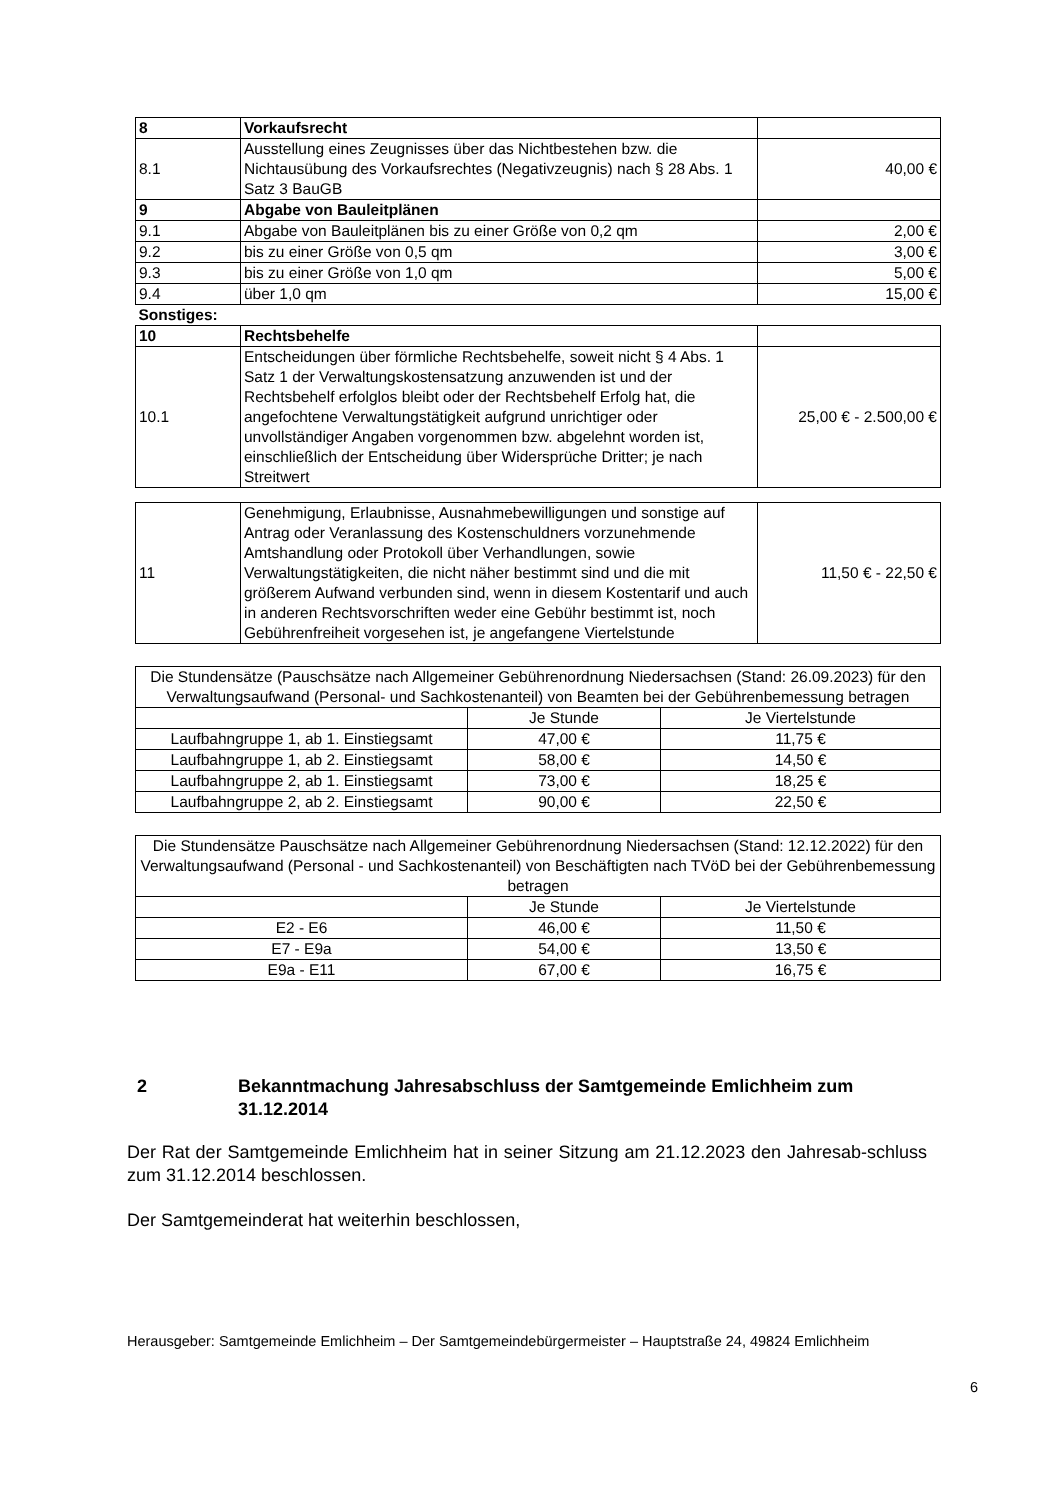| 8 | Vorkaufsrecht | |
| 8.1 | Ausstellung eines Zeugnisses über das Nichtbestehen bzw. die Nichtausübung des Vorkaufsrechtes (Negativzeugnis) nach § 28 Abs. 1 Satz 3 BauGB | 40,00 € |
| 9 | Abgabe von Bauleitplänen | |
| 9.1 | Abgabe von Bauleitplänen bis zu einer Größe von 0,2 qm | 2,00 € |
| 9.2 | bis zu einer Größe von 0,5 qm | 3,00 € |
| 9.3 | bis zu einer Größe von 1,0 qm | 5,00 € |
| 9.4 | über 1,0 qm | 15,00 € |
| Sonstiges: | | |
| 10 | Rechtsbehelfe | |
| 10.1 | Entscheidungen über förmliche Rechtsbehelfe, soweit nicht § 4 Abs. 1 Satz 1 der Verwaltungskostensatzung anzuwenden ist und der Rechtsbehelf erfolglos bleibt oder der Rechtsbehelf Erfolg hat, die angefochtene Verwaltungstätigkeit aufgrund unrichtiger oder unvollständiger Angaben vorgenommen bzw. abgelehnt worden ist, einschließlich der Entscheidung über Widersprüche Dritter; je nach Streitwert | 25,00 € - 2.500,00 € |
| 11 | Genehmigung, Erlaubnisse, Ausnahmebewilligungen und sonstige auf Antrag oder Veranlassung des Kostenschuldners vorzunehmende Amtshandlung oder Protokoll über Verhandlungen, sowie Verwaltungstätigkeiten, die nicht näher bestimmt sind und die mit größerem Aufwand verbunden sind, wenn in diesem Kostentarif und auch in anderen Rechtsvorschriften weder eine Gebühr bestimmt ist, noch Gebührenfreiheit vorgesehen ist, je angefangene Viertelstunde | 11,50 € - 22,50 € |
| Die Stundensätze (Pauschsätze nach Allgemeiner Gebührenordnung Niedersachsen (Stand: 26.09.2023) für den Verwaltungsaufwand (Personal- und Sachkostenanteil) von Beamten bei der Gebührenbemessung betragen | | |
| | Je Stunde | Je Viertelstunde |
| Laufbahngruppe 1, ab 1. Einstiegsamt | 47,00 € | 11,75 € |
| Laufbahngruppe 1, ab 2. Einstiegsamt | 58,00 € | 14,50 € |
| Laufbahngruppe 2, ab 1. Einstiegsamt | 73,00 € | 18,25 € |
| Laufbahngruppe 2, ab 2. Einstiegsamt | 90,00 € | 22,50 € |
| Die Stundensätze Pauschsätze nach Allgemeiner Gebührenordnung Niedersachsen (Stand: 12.12.2022) für den Verwaltungsaufwand (Personal - und Sachkostenanteil) von Beschäftigten nach TVöD bei der Gebührenbemessung betragen | | |
| | Je Stunde | Je Viertelstunde |
| E2 - E6 | 46,00 € | 11,50 € |
| E7 - E9a | 54,00 € | 13,50 € |
| E9a - E11 | 67,00 € | 16,75 € |
2 Bekanntmachung Jahresabschluss der Samtgemeinde Emlichheim zum 31.12.2014
Der Rat der Samtgemeinde Emlichheim hat in seiner Sitzung am 21.12.2023 den Jahresab-schluss zum 31.12.2014 beschlossen.
Der Samtgemeinderat hat weiterhin beschlossen,
Herausgeber: Samtgemeinde Emlichheim – Der Samtgemeindebürgermeister – Hauptstraße 24, 49824 Emlichheim
6